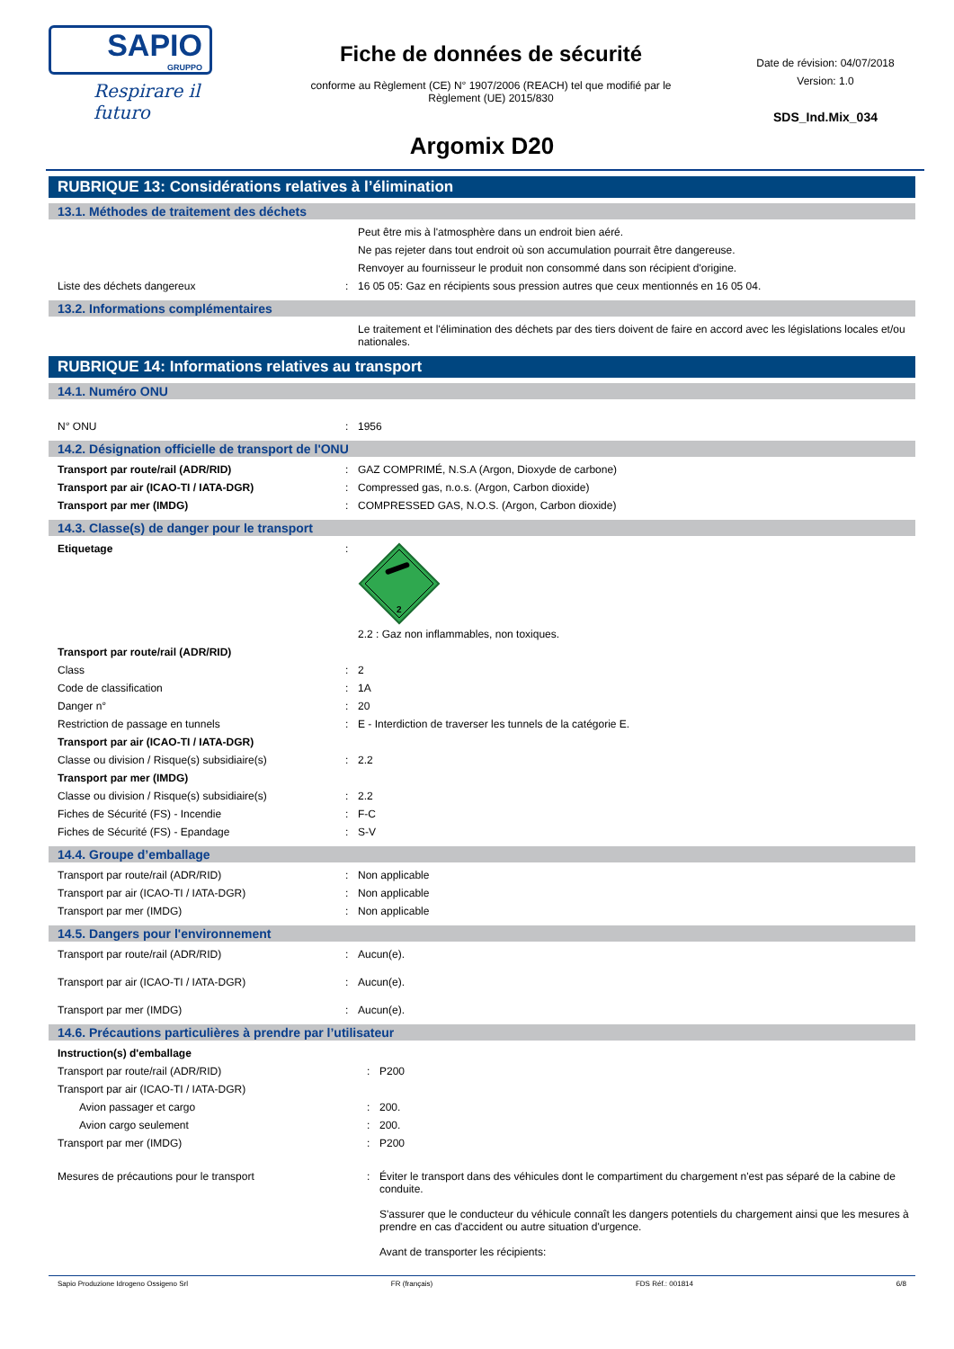SAPIO
GRUPPO
Respirare il futuro
Fiche de données de sécurité
conforme au Règlement (CE) N° 1907/2006 (REACH) tel que modifié par le Règlement (UE) 2015/830
Date de révision: 04/07/2018
Version: 1.0
SDS_Ind.Mix_034
Argomix D20
RUBRIQUE 13: Considérations relatives à l’élimination
13.1. Méthodes de traitement des déchets
| | | Peut être mis à l'atmosphère dans un endroit bien aéré. |
| | | Ne pas rejeter dans tout endroit où son accumulation pourrait être dangereuse. |
| | | Renvoyer au fournisseur le produit non consommé dans son récipient d'origine. |
| Liste des déchets dangereux | : | 16 05 05: Gaz en récipients sous pression autres que ceux mentionnés en 16 05 04. |
13.2. Informations complémentaires
| | | Le traitement et l'élimination des déchets par des tiers doivent de faire en accord avec les législations locales et/ou nationales. |
RUBRIQUE 14: Informations relatives au transport
14.1. Numéro ONU
| N° ONU | : | 1956 |
14.2. Désignation officielle de transport de l'ONU
| Transport par route/rail (ADR/RID) | : | GAZ COMPRIMÉ, N.S.A (Argon, Dioxyde de carbone) |
| Transport par air (ICAO-TI / IATA-DGR) | : | Compressed gas, n.o.s. (Argon, Carbon dioxide) |
| Transport par mer (IMDG) | : | COMPRESSED GAS, N.O.S. (Argon, Carbon dioxide) |
14.3. Classe(s) de danger pour le transport
| Etiquetage | : | 2 2.2 : Gaz non inflammables, non toxiques. |
| Transport par route/rail (ADR/RID) | | |
| Class | : | 2 |
| Code de classification | : | 1A |
| Danger n° | : | 20 |
| Restriction de passage en tunnels | : | E - Interdiction de traverser les tunnels de la catégorie E. |
| Transport par air (ICAO-TI / IATA-DGR) | | |
| Classe ou division / Risque(s) subsidiaire(s) | : | 2.2 |
| Transport par mer (IMDG) | | |
| Classe ou division / Risque(s) subsidiaire(s) | : | 2.2 |
| Fiches de Sécurité (FS) - Incendie | : | F-C |
| Fiches de Sécurité (FS) - Epandage | : | S-V |
14.4. Groupe d’emballage
| Transport par route/rail (ADR/RID) | : | Non applicable |
| Transport par air (ICAO-TI / IATA-DGR) | : | Non applicable |
| Transport par mer (IMDG) | : | Non applicable |
14.5. Dangers pour l'environnement
| Transport par route/rail (ADR/RID) | : | Aucun(e). |
| Transport par air (ICAO-TI / IATA-DGR) | : | Aucun(e). |
| Transport par mer (IMDG) | : | Aucun(e). |
14.6. Précautions particulières à prendre par l’utilisateur
| Instruction(s) d'emballage | | |
| Transport par route/rail (ADR/RID) | : | P200 |
| Transport par air (ICAO-TI / IATA-DGR) | | |
| Avion passager et cargo | : | 200. |
| Avion cargo seulement | : | 200. |
| Transport par mer (IMDG) | : | P200 |
| Mesures de précautions pour le transport | : | Éviter le transport dans des véhicules dont le compartiment du chargement n'est pas séparé de la cabine de conduite. S'assurer que le conducteur du véhicule connaît les dangers potentiels du chargement ainsi que les mesures à prendre en cas d'accident ou autre situation d'urgence. Avant de transporter les récipients: |
Sapio Produzione Idrogeno Ossigeno Srl FR (français) FDS Réf.: 001814 6/8